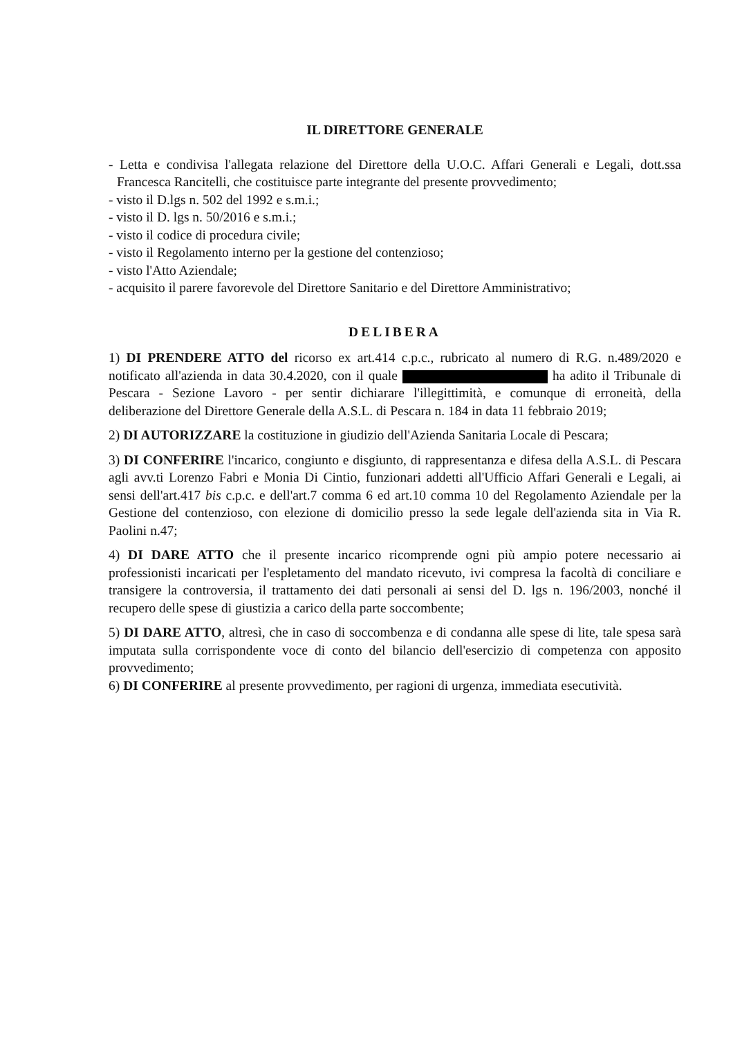IL DIRETTORE GENERALE
- Letta e condivisa l'allegata relazione del Direttore della U.O.C. Affari Generali e Legali, dott.ssa Francesca Rancitelli, che costituisce parte integrante del presente provvedimento;
- visto il D.lgs n. 502 del 1992 e s.m.i.;
- visto il D. lgs n. 50/2016 e s.m.i.;
- visto il codice di procedura civile;
- visto il Regolamento interno per la gestione del contenzioso;
- visto l'Atto Aziendale;
- acquisito il parere favorevole del Direttore Sanitario e del Direttore Amministrativo;
DELIBERA
1) DI PRENDERE ATTO del ricorso ex art.414 c.p.c., rubricato al numero di R.G. n.489/2020 e notificato all'azienda in data 30.4.2020, con il quale ha adito il Tribunale di Pescara - Sezione Lavoro - per sentir dichiarare l'illegittimità, e comunque di erroneità, della deliberazione del Direttore Generale della A.S.L. di Pescara n. 184 in data 11 febbraio 2019;
2) DI AUTORIZZARE la costituzione in giudizio dell'Azienda Sanitaria Locale di Pescara;
3) DI CONFERIRE l'incarico, congiunto e disgiunto, di rappresentanza e difesa della A.S.L. di Pescara agli avv.ti Lorenzo Fabri e Monia Di Cintio, funzionari addetti all'Ufficio Affari Generali e Legali, ai sensi dell'art.417 bis c.p.c. e dell'art.7 comma 6 ed art.10 comma 10 del Regolamento Aziendale per la Gestione del contenzioso, con elezione di domicilio presso la sede legale dell'azienda sita in Via R. Paolini n.47;
4) DI DARE ATTO che il presente incarico ricomprende ogni più ampio potere necessario ai professionisti incaricati per l'espletamento del mandato ricevuto, ivi compresa la facoltà di conciliare e transigere la controversia, il trattamento dei dati personali ai sensi del D. lgs n. 196/2003, nonché il recupero delle spese di giustizia a carico della parte soccombente;
5) DI DARE ATTO, altresì, che in caso di soccombenza e di condanna alle spese di lite, tale spesa sarà imputata sulla corrispondente voce di conto del bilancio dell'esercizio di competenza con apposito provvedimento;
6) DI CONFERIRE al presente provvedimento, per ragioni di urgenza, immediata esecutività.